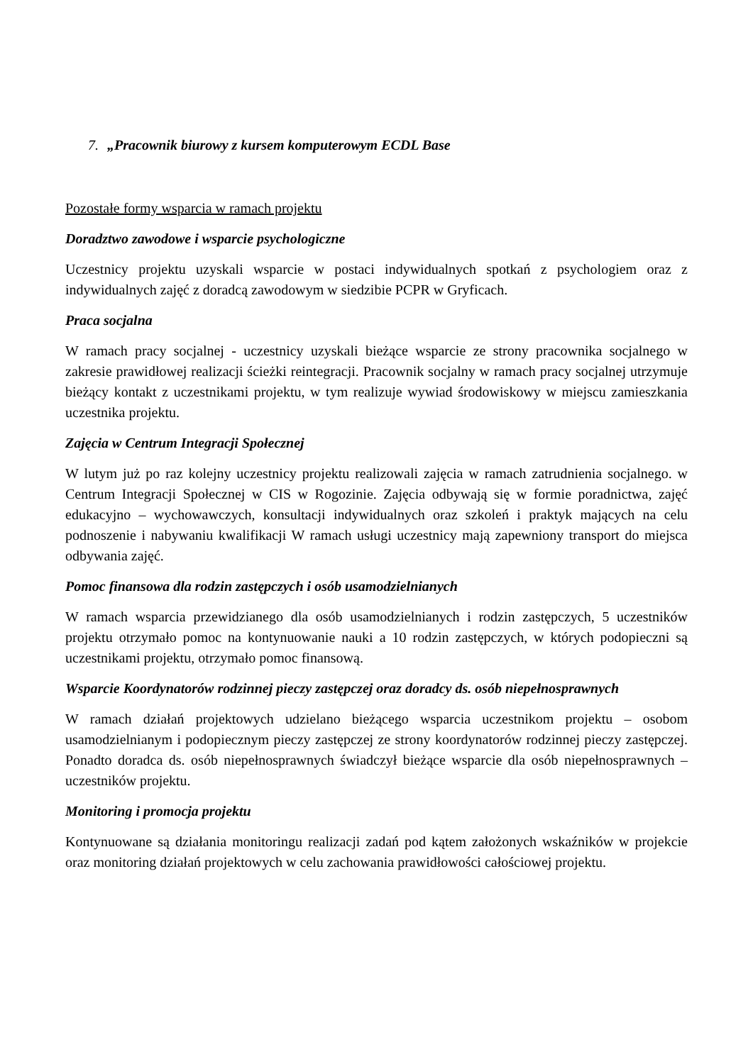7. „Pracownik biurowy z kursem komputerowym ECDL Base
Pozostałe formy wsparcia w ramach projektu
Doradztwo zawodowe i wsparcie psychologiczne
Uczestnicy projektu uzyskali wsparcie w postaci indywidualnych spotkań z psychologiem oraz z indywidualnych zajęć z doradcą zawodowym w siedzibie PCPR w Gryficach.
Praca socjalna
W ramach pracy socjalnej - uczestnicy uzyskali bieżące wsparcie ze strony pracownika socjalnego w zakresie prawidłowej realizacji ścieżki reintegracji. Pracownik socjalny w ramach pracy socjalnej utrzymuje bieżący kontakt z uczestnikami projektu, w tym realizuje wywiad środowiskowy w miejscu zamieszkania uczestnika projektu.
Zajęcia w Centrum Integracji Społecznej
W lutym już po raz kolejny uczestnicy projektu realizowali zajęcia w ramach zatrudnienia socjalnego. w Centrum Integracji Społecznej w CIS w Rogozinie. Zajęcia odbywają się w formie poradnictwa, zajęć edukacyjno – wychowawczych, konsultacji indywidualnych oraz szkoleń i praktyk mających na celu podnoszenie i nabywaniu kwalifikacji W ramach usługi uczestnicy mają zapewniony transport do miejsca odbywania zajęć.
Pomoc finansowa dla rodzin zastępczych i osób usamodzielnianych
W ramach wsparcia przewidzianego dla osób usamodzielnianych i rodzin zastępczych, 5 uczestników projektu otrzymało pomoc na kontynuowanie nauki a 10 rodzin zastępczych, w których podopieczni są uczestnikami projektu, otrzymało pomoc finansową.
Wsparcie Koordynatorów rodzinnej pieczy zastępczej oraz doradcy ds. osób niepełnosprawnych
W ramach działań projektowych udzielano bieżącego wsparcia uczestnikom projektu – osobom usamodzielnianym i podopiecznym pieczy zastępczej ze strony koordynatorów rodzinnej pieczy zastępczej. Ponadto doradca ds. osób niepełnosprawnych świadczył bieżące wsparcie dla osób niepełnosprawnych – uczestników projektu.
Monitoring i promocja projektu
Kontynuowane są działania monitoringu realizacji zadań pod kątem założonych wskaźników w projekcie oraz monitoring działań projektowych w celu zachowania prawidłowości całościowej projektu.